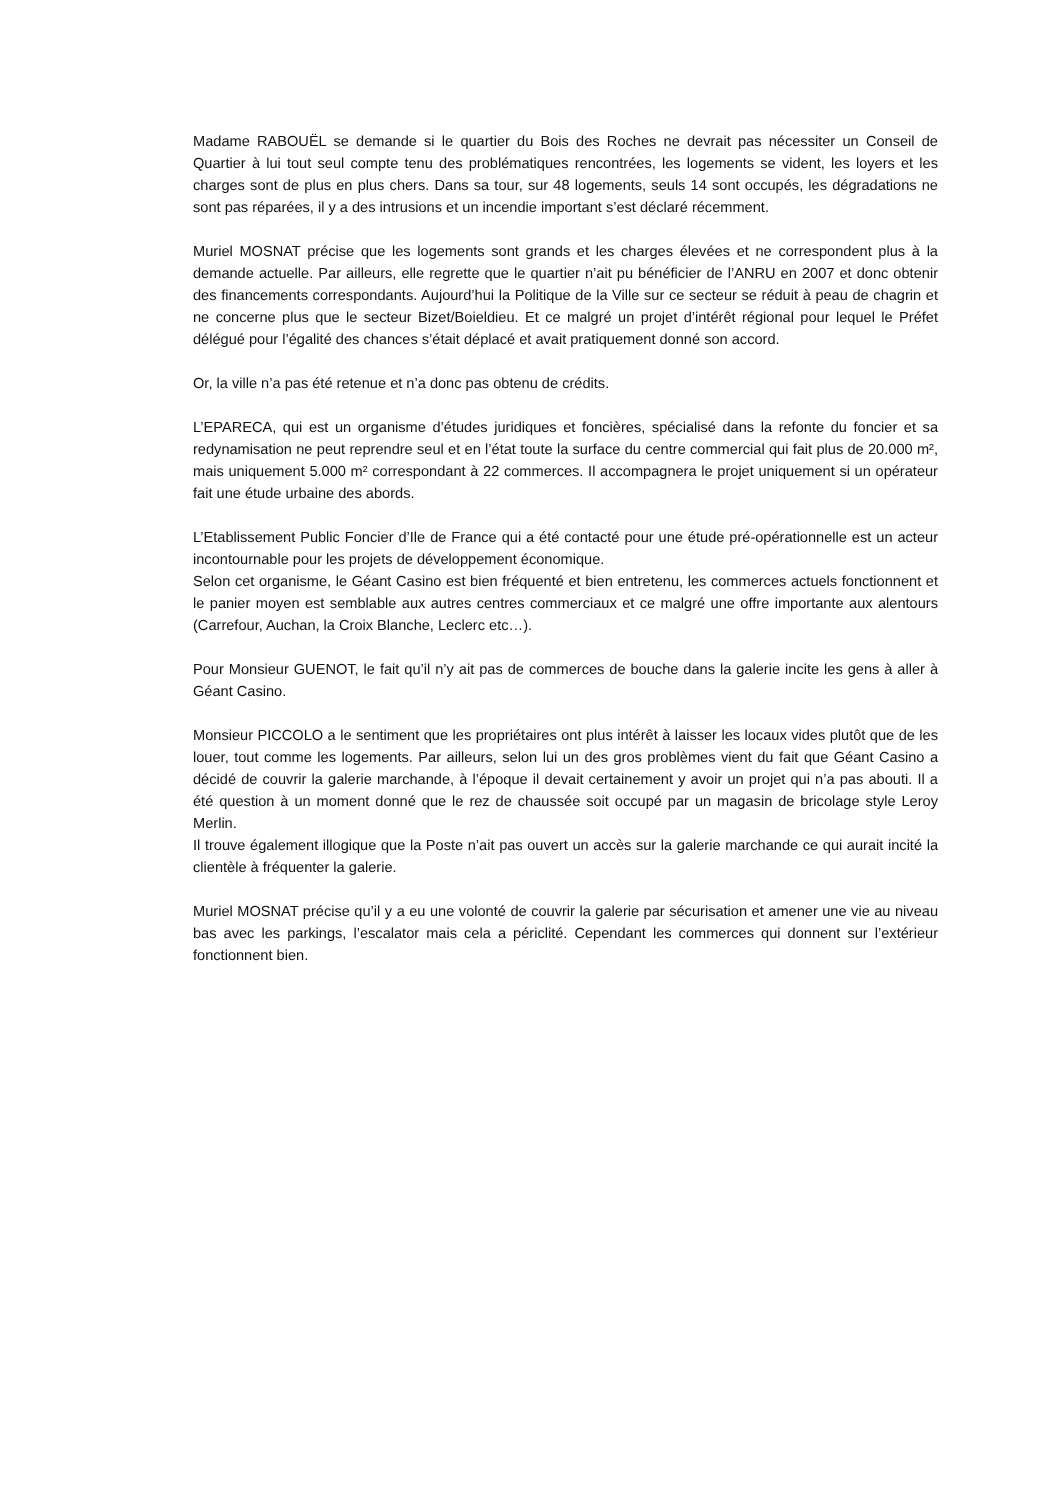Madame RABOUËL se demande si le quartier du Bois des Roches ne devrait pas nécessiter un Conseil de Quartier à lui tout seul compte tenu des problématiques rencontrées, les logements se vident, les loyers et les charges sont de plus en plus chers. Dans sa tour, sur 48 logements, seuls 14 sont occupés, les dégradations ne sont pas réparées, il y a des intrusions et un incendie important s’est déclaré récemment.
Muriel MOSNAT précise que les logements sont grands et les charges élevées et ne correspondent plus à la demande actuelle. Par ailleurs, elle regrette que le quartier n’ait pu bénéficier de l’ANRU en 2007 et donc obtenir des financements correspondants. Aujourd’hui la Politique de la Ville sur ce secteur se réduit à peau de chagrin et ne concerne plus que le secteur Bizet/Boieldieu. Et ce malgré un projet d’intérêt régional pour lequel le Préfet délégué pour l’égalité des chances s’était déplacé et avait pratiquement donné son accord.
Or, la ville n’a pas été retenue et n’a donc pas obtenu de crédits.
L’EPARECA, qui est un organisme d’études juridiques et foncières, spécialisé dans la refonte du foncier et sa redynamisation ne peut reprendre seul et en l’état toute la surface du centre commercial qui fait plus de 20.000 m², mais uniquement 5.000 m² correspondant à 22 commerces. Il accompagnera le projet uniquement si un opérateur fait une étude urbaine des abords.
L’Etablissement Public Foncier d’Ile de France qui a été contacté pour une étude pré-opérationnelle est un acteur incontournable pour les projets de développement économique.
Selon cet organisme, le Géant Casino est bien fréquenté et bien entretenu, les commerces actuels fonctionnent et le panier moyen est semblable aux autres centres commerciaux et ce malgré une offre importante aux alentours (Carrefour, Auchan, la Croix Blanche, Leclerc etc…).
Pour Monsieur GUENOT, le fait qu’il n’y ait pas de commerces de bouche dans la galerie incite les gens à aller à Géant Casino.
Monsieur PICCOLO a le sentiment que les propriétaires ont plus intérêt à laisser les locaux vides plutôt que de les louer, tout comme les logements. Par ailleurs, selon lui un des gros problèmes vient du fait que Géant Casino a décidé de couvrir la galerie marchande, à l’époque il devait certainement y avoir un projet qui n’a pas abouti. Il a été question à un moment donné que le rez de chaussée soit occupé par un magasin de bricolage style Leroy Merlin.
Il trouve également illogique que la Poste n’ait pas ouvert un accès sur la galerie marchande ce qui aurait incité la clientèle à fréquenter la galerie.
Muriel MOSNAT précise qu’il y a eu une volonté de couvrir la galerie par sécurisation et amener une vie au niveau bas avec les parkings, l’escalator mais cela a périclité. Cependant les commerces qui donnent sur l’extérieur fonctionnent bien.